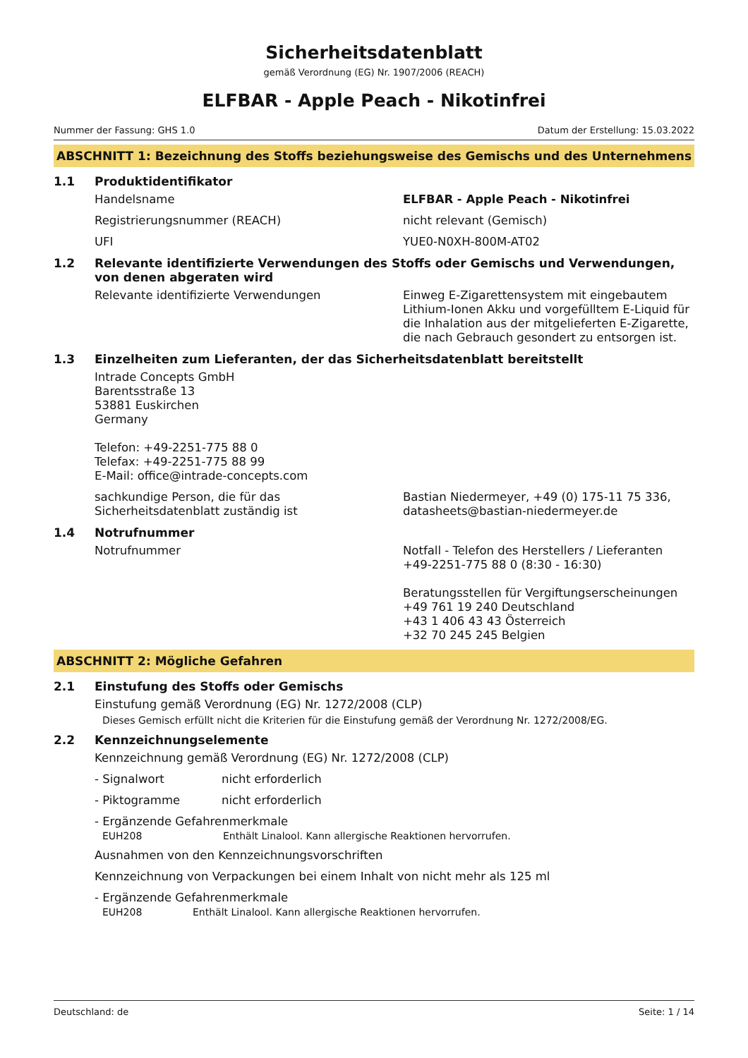Sicherheitsdatenblatt
gemäß Verordnung (EG) Nr. 1907/2006 (REACH)
ELFBAR - Apple Peach - Nikotinfrei
Nummer der Fassung: GHS 1.0 Datum der Erstellung: 15.03.2022
ABSCHNITT 1: Bezeichnung des Stoffs beziehungsweise des Gemischs und des Unternehmens
1.1 Produktidentifikator
Handelsname ELFBAR - Apple Peach - Nikotinfrei
Registrierungsnummer (REACH) nicht relevant (Gemisch)
UFI YUE0-N0XH-800M-AT02
1.2 Relevante identifizierte Verwendungen des Stoffs oder Gemischs und Verwendungen, von denen abgeraten wird
Relevante identifizierte Verwendungen Einweg E-Zigarettensystem mit eingebautem Lithium-Ionen Akku und vorgefülltem E-Liquid für die Inhalation aus der mitgelieferten E-Zigarette, die nach Gebrauch gesondert zu entsorgen ist.
1.3 Einzelheiten zum Lieferanten, der das Sicherheitsdatenblatt bereitstellt
Intrade Concepts GmbH
Barentsstraße 13
53881 Euskirchen
Germany
Telefon: +49-2251-775 88 0
Telefax: +49-2251-775 88 99
E-Mail: office@intrade-concepts.com
sachkundige Person, die für das Sicherheitsdatenblatt zuständig ist
Bastian Niedermeyer, +49 (0) 175-11 75 336, datasheets@bastian-niedermeyer.de
1.4 Notrufnummer
Notrufnummer Notfall - Telefon des Herstellers / Lieferanten
+49-2251-775 88 0 (8:30 - 16:30)
Beratungsstellen für Vergiftungserscheinungen
+49 761 19 240 Deutschland
+43 1 406 43 43 Österreich
+32 70 245 245 Belgien
ABSCHNITT 2: Mögliche Gefahren
2.1 Einstufung des Stoffs oder Gemischs
Einstufung gemäß Verordnung (EG) Nr. 1272/2008 (CLP)
Dieses Gemisch erfüllt nicht die Kriterien für die Einstufung gemäß der Verordnung Nr. 1272/2008/EG.
2.2 Kennzeichnungselemente
Kennzeichnung gemäß Verordnung (EG) Nr. 1272/2008 (CLP)
- Signalwort nicht erforderlich
- Piktogramme nicht erforderlich
- Ergänzende Gefahrenmerkmale
EUH208 Enthält Linalool. Kann allergische Reaktionen hervorrufen.
Ausnahmen von den Kennzeichnungsvorschriften
Kennzeichnung von Verpackungen bei einem Inhalt von nicht mehr als 125 ml
- Ergänzende Gefahrenmerkmale
EUH208 Enthält Linalool. Kann allergische Reaktionen hervorrufen.
Deutschland: de Seite: 1 / 14